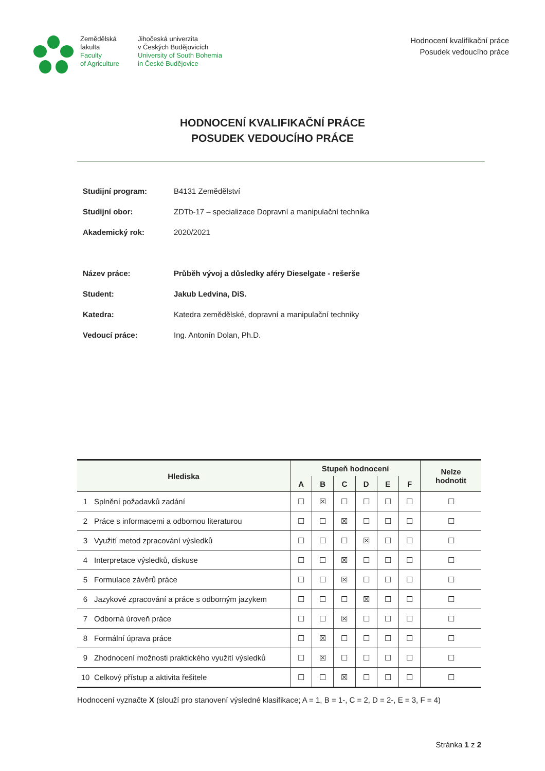Zemědělská
fakulta
Faculty
of Agriculture
Jihočeská univerzita
v Českých Budějovicích
University of South Bohemia
in České Budějovice
Hodnocení kvalifikační práce
Posudek vedoucího práce
HODNOCENÍ KVALIFIKAČNÍ PRÁCE
POSUDEK VEDOUCÍHO PRÁCE
Studijní program: B4131 Zemědělství
Studijní obor: ZDTb-17 – specializace Dopravní a manipulační technika
Akademický rok: 2020/2021
Název práce: Průběh vývoj a důsledky aféry Dieselgate - rešerše
Student: Jakub Ledvina, DiS.
Katedra: Katedra zemědělské, dopravní a manipulační techniky
Vedoucí práce: Ing. Antonín Dolan, Ph.D.
| Hlediska | | Stupeň hodnocení | | | | | | Nelze hodnotit |
| --- | --- | --- | --- | --- | --- | --- | --- | --- |
| | | A | B | C | D | E | F | |
| 1 | Splnění požadavků zadání | ☐ | ☒ | ☐ | ☐ | ☐ | ☐ | ☐ |
| 2 | Práce s informacemi a odbornou literaturou | ☐ | ☐ | ☒ | ☐ | ☐ | ☐ | ☐ |
| 3 | Využití metod zpracování výsledků | ☐ | ☐ | ☐ | ☒ | ☐ | ☐ | ☐ |
| 4 | Interpretace výsledků, diskuse | ☐ | ☐ | ☒ | ☐ | ☐ | ☐ | ☐ |
| 5 | Formulace závěrů práce | ☐ | ☐ | ☒ | ☐ | ☐ | ☐ | ☐ |
| 6 | Jazykové zpracování a práce s odborným jazykem | ☐ | ☐ | ☐ | ☒ | ☐ | ☐ | ☐ |
| 7 | Odborná úroveň práce | ☐ | ☐ | ☒ | ☐ | ☐ | ☐ | ☐ |
| 8 | Formální úprava práce | ☐ | ☒ | ☐ | ☐ | ☐ | ☐ | ☐ |
| 9 | Zhodnocení možnosti praktického využití výsledků | ☐ | ☒ | ☐ | ☐ | ☐ | ☐ | ☐ |
| 10 | Celkový přístup a aktivita řešitele | ☐ | ☐ | ☒ | ☐ | ☐ | ☐ | ☐ |
Hodnocení vyznačte X (slouží pro stanovení výsledné klasifikace; A = 1, B = 1-, C = 2, D = 2-, E = 3, F = 4)
Stránka 1 z 2